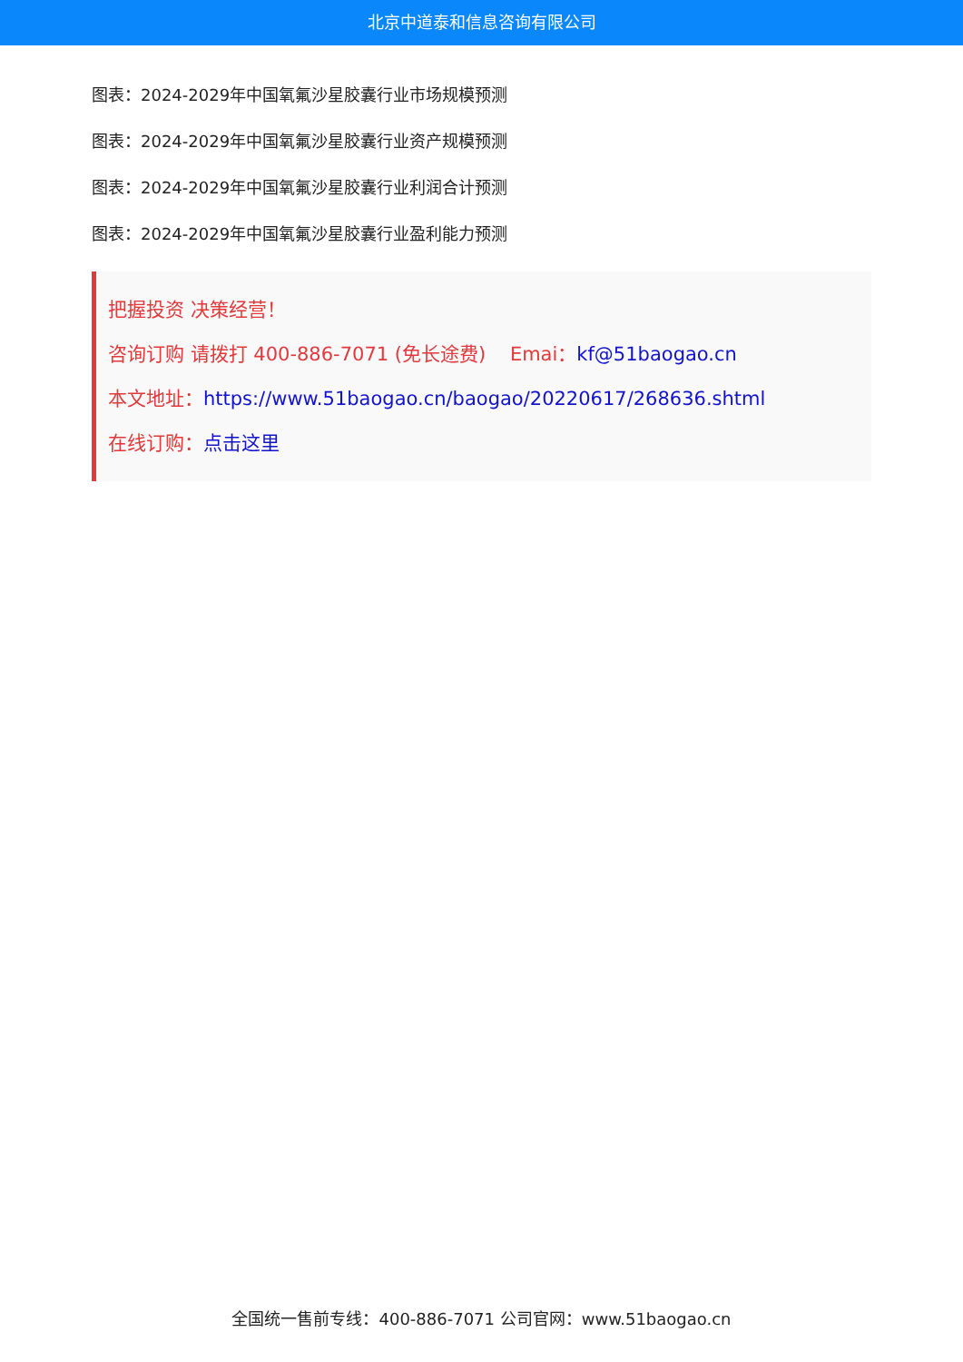北京中道泰和信息咨询有限公司
图表：2024-2029年中国氧氟沙星胶囊行业市场规模预测
图表：2024-2029年中国氧氟沙星胶囊行业资产规模预测
图表：2024-2029年中国氧氟沙星胶囊行业利润合计预测
图表：2024-2029年中国氧氟沙星胶囊行业盈利能力预测
把握投资 决策经营！
咨询订购 请拨打 400-886-7071 (免长途费) Emai：kf@51baogao.cn
本文地址：https://www.51baogao.cn/baogao/20220617/268636.shtml
在线订购：点击这里
全国统一售前专线：400-886-7071 公司官网：www.51baogao.cn